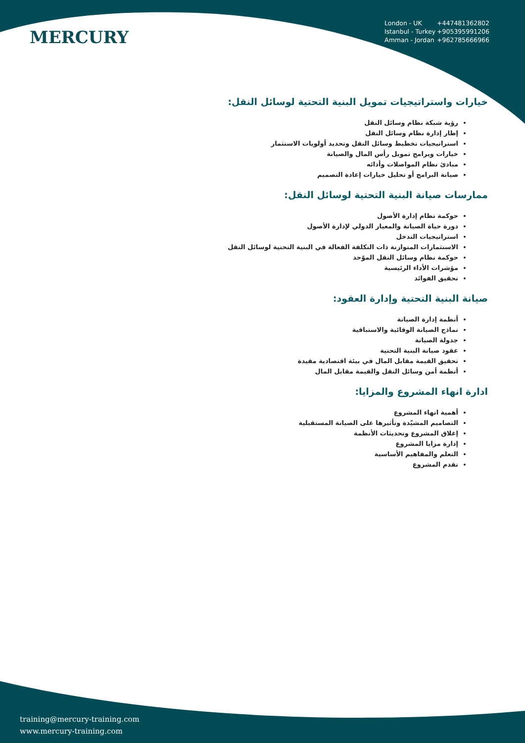MERCURY
London - UK +447481362802
Istanbul - Turkey +905395991206
Amman - Jordan +962785666966
خيارات واستراتيجيات تمويل البنية التحتية لوسائل النقل:
رؤية شبكة نظام وسائل النقل
إطار إدارة نظام وسائل النقل
استراتيجيات تخطيط وسائل النقل وتحديد أولويات الاستثمار
خيارات وبرامج تمويل رأس المال والصيانة
مبادئ نظام المواصلات وأدائه
صيانة البرامج أو تحليل خيارات إعادة التصميم
ممارسات صيانة البنية التحتية لوسائل النقل:
حوكمة نظام إدارة الأصول
دورة حياة الصيانة والمعيار الدولي لإدارة الأصول
استراتيجيات التدخل
الاستثمارات المتوازنة ذات التكلفة الفعالة في البنية التحتية لوسائل النقل
حوكمة نظام وسائل النقل الموّحد
مؤشرات الأداء الرئيسية
تحقيق الفوائد
صيانة البنية التحتية وإدارة العقود:
أنظمة إدارة الصيانة
نماذج الصيانة الوقائية والاستباقية
جدولة الصيانة
عقود صيانة البنية التحتية
تحقيق القيمة مقابل المال في بيئة اقتصادية مقيدة
أنظمة أمن وسائل النقل والقيمة مقابل المال
ادارة انهاء المشروع والمزايا:
أهمية انهاء المشروع
التصاميم المشيّدة وتأثيرها على الصيانة المستقبلية
إغلاق المشروع وتحديثات الأنظمة
إدارة مزايا المشروع
التعلم والمفاهيم الأساسية
تقدم المشروع
training@mercury-training.com
www.mercury-training.com